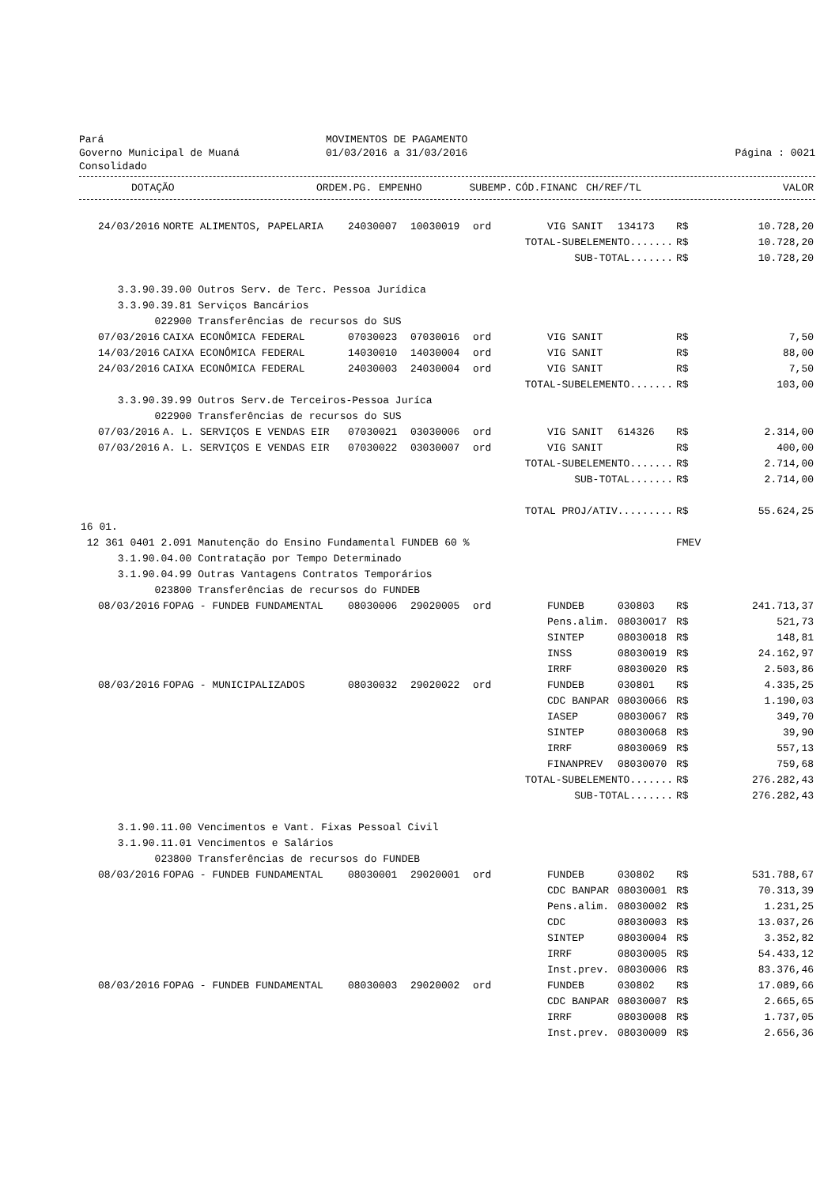Pará
Governo Municipal de Muaná
Consolidado
MOVIMENTOS DE PAGAMENTO
01/03/2016 a 31/03/2016
Página : 0021
| | DOTAÇÃO | ORDEM.PG. | EMPENHO | SUBEMP. | CÓD.FINANC | CH/REF/TL | | VALOR |
| --- | --- | --- | --- | --- | --- | --- | --- | --- |
| 24/03/2016 | NORTE ALIMENTOS, PAPELARIA | 24030007 | 10030019 | ord | VIG SANIT | 134173 | R$ | 10.728,20 |
| TOTAL-SUBELEMENTO....... | | | | | | | R$ | 10.728,20 |
| SUB-TOTAL....... | | | | | | | R$ | 10.728,20 |
| 3.3.90.39.00 Outros Serv. de Terc. Pessoa Jurídica | | | | | | | | |
| 3.3.90.39.81 Serviços Bancários | | | | | | | | |
| 022900 Transferências de recursos do SUS | | | | | | | | |
| 07/03/2016 | CAIXA ECONÔMICA FEDERAL | 07030023 | 07030016 | ord | VIG SANIT | | R$ | 7,50 |
| 14/03/2016 | CAIXA ECONÔMICA FEDERAL | 14030010 | 14030004 | ord | VIG SANIT | | R$ | 88,00 |
| 24/03/2016 | CAIXA ECONÔMICA FEDERAL | 24030003 | 24030004 | ord | VIG SANIT | | R$ | 7,50 |
| TOTAL-SUBELEMENTO....... | | | | | | | R$ | 103,00 |
| 3.3.90.39.99 Outros Serv.de Terceiros-Pessoa Juríca | | | | | | | | |
| 022900 Transferências de recursos do SUS | | | | | | | | |
| 07/03/2016 | A. L. SERVIÇOS E VENDAS EIR | 07030021 | 03030006 | ord | VIG SANIT | 614326 | R$ | 2.314,00 |
| 07/03/2016 | A. L. SERVIÇOS E VENDAS EIR | 07030022 | 03030007 | ord | VIG SANIT | | R$ | 400,00 |
| TOTAL-SUBELEMENTO....... | | | | | | | R$ | 2.714,00 |
| SUB-TOTAL....... | | | | | | | R$ | 2.714,00 |
| TOTAL PROJ/ATIV......... | | | | | | | R$ | 55.624,25 |
| 16 01. | | | | | | | | |
| 12 361 0401 2.091 Manutenção do Ensino Fundamental FUNDEB 60 % | | | | | | | FMEV | |
| 3.1.90.04.00 Contratação por Tempo Determinado | | | | | | | | |
| 3.1.90.04.99 Outras Vantagens Contratos Temporários | | | | | | | | |
| 023800 Transferências de recursos do FUNDEB | | | | | | | | |
| 08/03/2016 | FOPAG - FUNDEB FUNDAMENTAL | 08030006 | 29020005 | ord | FUNDEB | 030803 | R$ | 241.713,37 |
| | | | | | Pens.alim. | 08030017 | R$ | 521,73 |
| | | | | | SINTEP | 08030018 | R$ | 148,81 |
| | | | | | INSS | 08030019 | R$ | 24.162,97 |
| | | | | | IRRF | 08030020 | R$ | 2.503,86 |
| 08/03/2016 | FOPAG - MUNICIPALIZADOS | 08030032 | 29020022 | ord | FUNDEB | 030801 | R$ | 4.335,25 |
| | | | | | CDC BANPAR | 08030066 | R$ | 1.190,03 |
| | | | | | IASEP | 08030067 | R$ | 349,70 |
| | | | | | SINTEP | 08030068 | R$ | 39,90 |
| | | | | | IRRF | 08030069 | R$ | 557,13 |
| | | | | | FINANPREV | 08030070 | R$ | 759,68 |
| TOTAL-SUBELEMENTO....... | | | | | | | R$ | 276.282,43 |
| SUB-TOTAL....... | | | | | | | R$ | 276.282,43 |
| 3.1.90.11.00 Vencimentos e Vant. Fixas Pessoal Civil | | | | | | | | |
| 3.1.90.11.01 Vencimentos e Salários | | | | | | | | |
| 023800 Transferências de recursos do FUNDEB | | | | | | | | |
| 08/03/2016 | FOPAG - FUNDEB FUNDAMENTAL | 08030001 | 29020001 | ord | FUNDEB | 030802 | R$ | 531.788,67 |
| | | | | | CDC BANPAR | 08030001 | R$ | 70.313,39 |
| | | | | | Pens.alim. | 08030002 | R$ | 1.231,25 |
| | | | | | CDC | 08030003 | R$ | 13.037,26 |
| | | | | | SINTEP | 08030004 | R$ | 3.352,82 |
| | | | | | IRRF | 08030005 | R$ | 54.433,12 |
| | | | | | Inst.prev. | 08030006 | R$ | 83.376,46 |
| 08/03/2016 | FOPAG - FUNDEB FUNDAMENTAL | 08030003 | 29020002 | ord | FUNDEB | 030802 | R$ | 17.089,66 |
| | | | | | CDC BANPAR | 08030007 | R$ | 2.665,65 |
| | | | | | IRRF | 08030008 | R$ | 1.737,05 |
| | | | | | Inst.prev. | 08030009 | R$ | 2.656,36 |